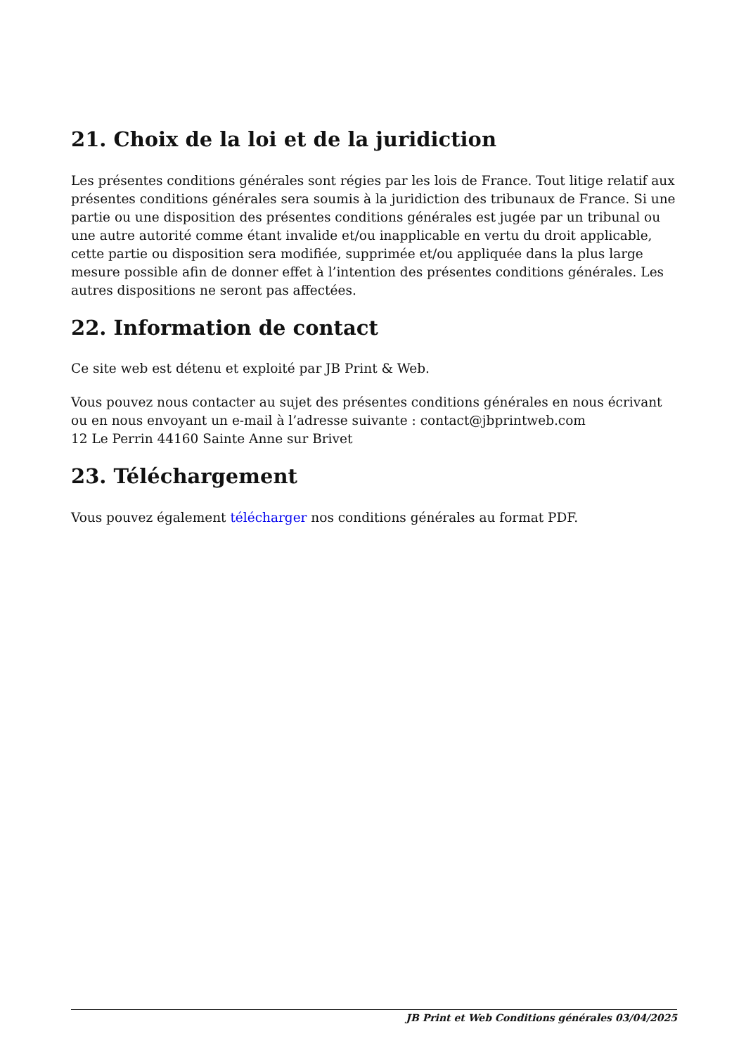21. Choix de la loi et de la juridiction
Les présentes conditions générales sont régies par les lois de France. Tout litige relatif aux présentes conditions générales sera soumis à la juridiction des tribunaux de France. Si une partie ou une disposition des présentes conditions générales est jugée par un tribunal ou une autre autorité comme étant invalide et/ou inapplicable en vertu du droit applicable, cette partie ou disposition sera modifiée, supprimée et/ou appliquée dans la plus large mesure possible afin de donner effet à l’intention des présentes conditions générales. Les autres dispositions ne seront pas affectées.
22. Information de contact
Ce site web est détenu et exploité par JB Print & Web.
Vous pouvez nous contacter au sujet des présentes conditions générales en nous écrivant ou en nous envoyant un e-mail à l’adresse suivante : contact@jbprintweb.com
12 Le Perrin 44160 Sainte Anne sur Brivet
23. Téléchargement
Vous pouvez également télécharger nos conditions générales au format PDF.
JB Print et Web Conditions générales 03/04/2025